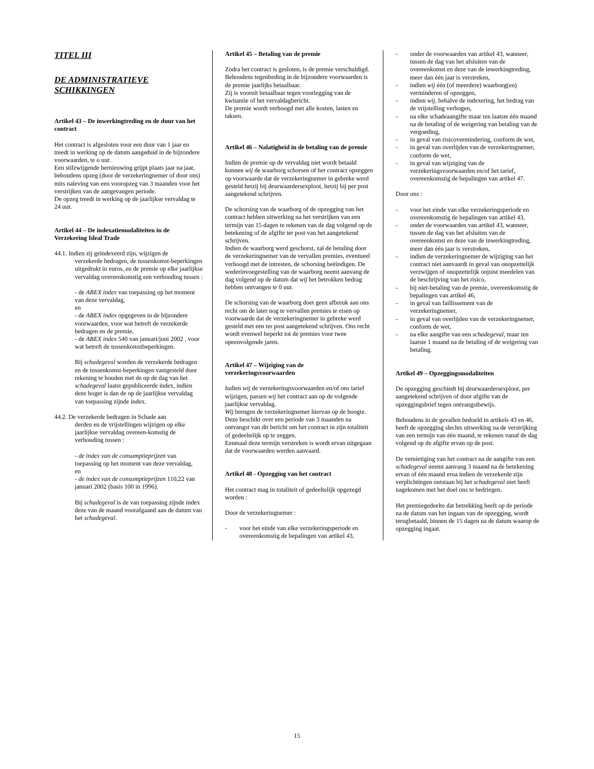TITEL III
DE ADMINISTRATIEVE SCHIKKINGEN
Artikel 43 – De inwerkingtreding en de duur van het contract
Het contract is afgesloten voor een duur van 1 jaar en treedt in werking op de datum aangeduid in de bijzondere voorwaarden, te o uur.
Een stilzwijgende hernieuwing grijpt plaats jaar na jaar, behoudens opzeg (door de verzekeringnemer of door ons) mits naleving van een vooropzeg van 3 maanden voor het verstrijken van de aangevangen periode.
De opzeg treedt in werking op de jaarlijkse vervaldag te 24 uur.
Artikel 44 – De indexatiemodaliteiten in de Verzekering Ideal Trade
44.1. Indien zij geïndexeerd zijn, wijzigen de
verzekerde bedragen, de tussenkomst-beperkingen uitgedrukt in euros, en de premie op elke jaarlijkse vervaldag overeenkomstig een verhouding tussen :
- de ABEX index van toepassing op het moment van deze vervaldag,
en
- de ABEX index opgegeven in de bijzondere voorwaarden, voor wat betreft de verzekerde bedragen en de premie,
- de ABEX index 540 van januari/juni 2002 , voor wat betreft de tussenkomstbeperkingen.
Bij schadegeval worden de verzekerde bedragen en de tussenkomst-beperkingen vastgesteld door rekening te houden met de op de dag van het schadegeval laatst gepubliceerde index, indien deze hoger is dan de op de jaarlijkse vervaldag van toepassing zijnde index.
44.2. De verzekerde bedragen in Schade aan
derden en de vrijstellingen wijzigen op elke jaarlijkse vervaldag overeen-komstig de verhouding tussen :
- de index van de consumptieprijzen van toepassing op het moment van deze vervaldag,
en
- de index van de consumptieprijzen 110,22 van januari 2002 (basis 100 in 1996).
Bij schadegeval is de van toepassing zijnde index deze van de maand voorafgaand aan de datum van het schadegeval.
Artikel 45 – Betaling van de premie
Zodra het contract is gesloten, is de premie verschuldigd. Behoudens tegenbeding in de bijzondere voorwaarden is de premie jaarlijks betaalbaar.
Zij is vooruit betaalbaar tegen voorlegging van de kwitantie of het vervaldagbericht.
De premie wordt verhoogd met alle kosten, lasten en taksen.
Artikel 46 – Nalatigheid in de betaling van de premie
Indien de premie op de vervaldag niet wordt betaald kunnen wij de waarborg schorsen of het contract opzeggen op voorwaarde dat de verzekeringnemer in gebreke werd gesteld hetzij bij deurwaardersexploot, hetzij bij per post aangetekend schrijven.
De schorsing van de waarborg of de opzegging van het contract hebben uitwerking na het verstrijken van een termijn van 15 dagen te rekenen van de dag volgend op de betekening of de afgifte ter post van het aangetekend schrijven.
Indien de waarborg werd geschorst, zal de betaling door de verzekeringnemer van de vervallen premies, eventueel verhoogd met de intresten, de schorsing beëindigen. De wederinvoegestelling van de waarborg neemt aanvang de dag volgend op de datum dat wij het betrokken bedrag hebben ontvangen te 0 uur.
De schorsing van de waarborg doet geen afbreuk aan ons recht om de later nog te vervallen premies te eisen op voorwaarde dat de verzekeringnemer in gebreke werd gesteld met een ter post aangetekend schrijven. Ons recht wordt evenwel beperkt tot de premies voor twee opeenvolgende jaren.
Artikel 47 – Wijziging van de verzekeringsvoorwaarden
Indien wij de verzekeringsvoorwaarden en/of ons tarief wijzigen, passen wij het contract aan op de volgende jaarlijkse vervaldag.
Wij brengen de verzekeringnemer hiervan op de hoogte. Deze beschikt over een periode van 3 maanden na ontvangst van dit bericht om het contract in zijn totaliteit of gedeeltelijk op te zeggen.
Eenmaal deze termijn verstreken is wordt ervan uitgegaan dat de voorwaarden werden aanvaard.
Artikel 48 - Opzegging van het contract
Het contract mag in totaliteit of gedeeltelijk opgezegd worden :
Door de verzekeringnemer :
- voor het einde van elke verzekeringsperiode en overeenkomstig de bepalingen van artikel 43,
- onder de voorwaarden van artikel 43, wanneer, tussen de dag van het afsluiten van de overeenkomst en deze van de inwerkingtreding, meer dan één jaar is verstreken,
- indien wij één (of meerdere) waarborg(en) verminderen of opzeggen,
- indien wij, behalve de indexering, het bedrag van de vrijstelling verhogen,
- na elke schadeaangifte maar ten laatste één maand na de betaling of de weigering van betaling van de vergoeding,
- in geval van risicovermindering, conform de wet,
- in geval van overlijden van de verzekeringnemer, conform de wet,
- in geval van wijziging van de verzekeringsvoorwaarden en/of het tarief, overeenkomstig de bepalingen van artikel 47.
Door ons :
- voor het einde van elke verzekeringsperiode en overeenkomstig de bepalingen van artikel 43,
- onder de voorwaarden van artikel 43, wanneer, tussen de dag van het afsluiten van de overeenkomst en deze van de inwerkingtreding, meer dan één jaar is verstreken,
- indien de verzekeringnemer de wijziging van het contract niet aanvaardt in geval van onopzettelijk verzwijgen of onopzettelijk onjuist meedelen van de beschrijving van het risico,
- bij niet-betaling van de premie, overeenkomstig de bepalingen van artikel 46,
- in geval van faillissement van de verzekeringnemer,
- in geval van overlijden van de verzekeringnemer, conform de wet,
- na elke aangifte van een schadegeval, maar ten laatste 1 maand na de betaling of de weigering van betaling.
Artikel 49 – Opzeggingsmodaliteiten
De opzegging geschiedt bij deurwaardersexploot, per aangetekend schrijven of door afgifte van de opzeggingsbrief tegen ontvangstbewijs.
Behoudens in de gevallen bedoeld in artikels 43 en 46, heeft de opzegging slechts uitwerking na de verstrijking van een termijn van één maand, te rekenen vanaf de dag volgend op de afgifte ervan op de post.
De vernietiging van het contract na de aangifte van een schadegeval neemt aanvang 3 maand na de betekening ervan of één maand erna indien de verzekerde zijn verplichtingen ontstaan bij het schadegeval niet heeft nagekomen met het doel ons te bedriegen.
Het premiegedeelte dat betrekking heeft op de periode na de datum van het ingaan van de opzegging, wordt terugbetaald, binnen de 15 dagen na de datum waarop de opzegging ingaat.
15